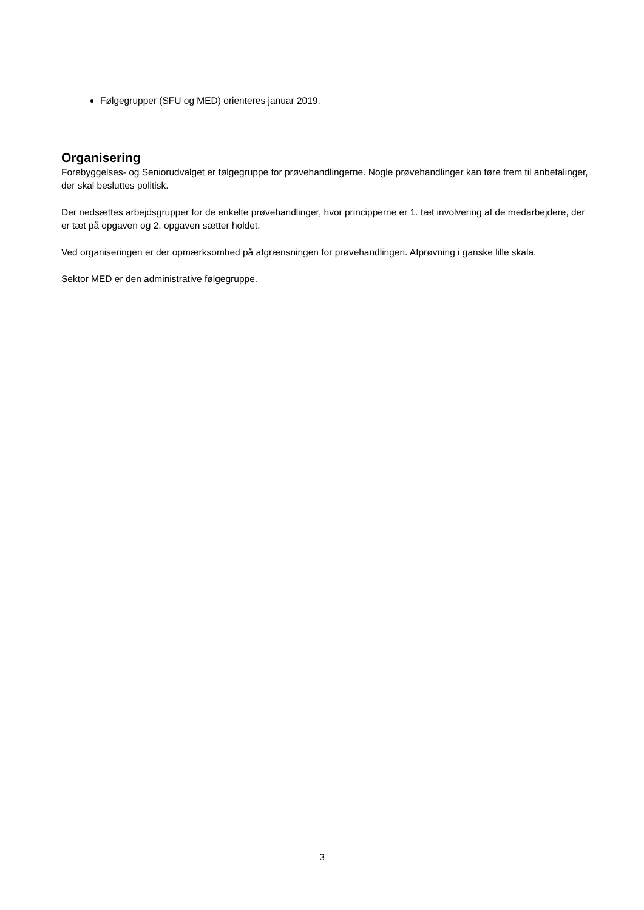Følgegrupper (SFU og MED) orienteres januar 2019.
Organisering
Forebyggelses- og Seniorudvalget er følgegruppe for prøvehandlingerne. Nogle prøvehandlinger kan føre frem til anbefalinger, der skal besluttes politisk.
Der nedsættes arbejdsgrupper for de enkelte prøvehandlinger, hvor principperne er 1. tæt involvering af de medarbejdere, der er tæt på opgaven og 2. opgaven sætter holdet.
Ved organiseringen er der opmærksomhed på afgrænsningen for prøvehandlingen. Afprøvning i ganske lille skala.
Sektor MED er den administrative følgegruppe.
3